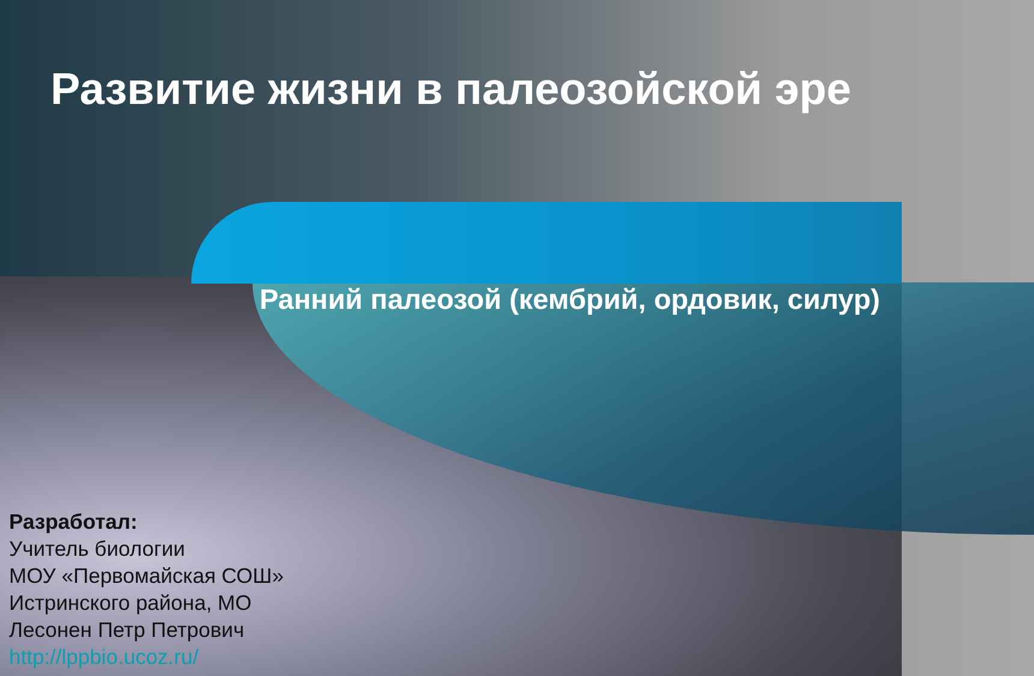Развитие жизни в палеозойской эре
Ранний палеозой (кембрий, ордовик, силур)
Разработал:
Учитель биологии
МОУ «Первомайская СОШ»
Истринского района, МО
Лесонен Петр Петрович
http://lppbio.ucoz.ru/